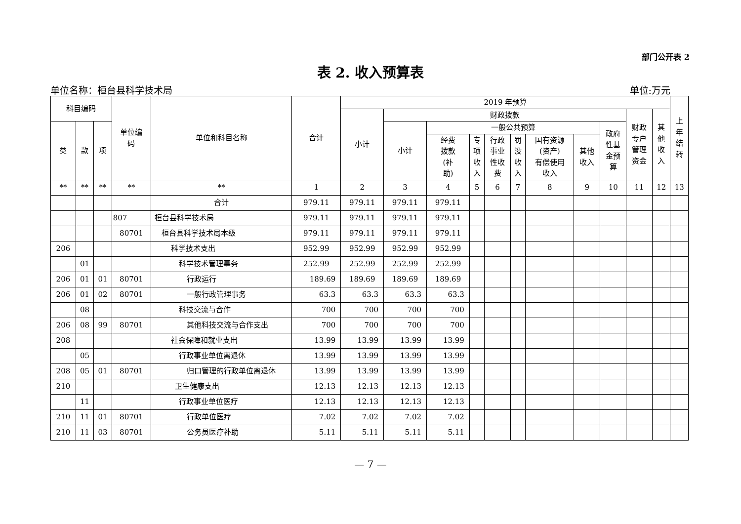部门公开表 2
表 2. 收入预算表
单位名称：桓台县科学技术局 单位:万元
| 科目编码 | | | 单位编 码 | 单位和科目名称 | 合计 | 2019 年预算 | | | | | | | | | | | 上 年 结 转 |
| --- | --- | --- | --- | --- | --- | --- | --- | --- | --- | --- | --- | --- | --- | --- | --- | --- | --- |
| | | | | | | 小计 | 财政拨款 | | | | | | | | 财政 专户 管理 资金 | 其 他 收 入 | |
| 类 | 款 | 项 | | | | | 小计 | 一般公共预算 | | | | | | 政府 性基 金预 算 | | | |
| | | | | | | | | 经费 拨款 (补 助) | 专 项 收 入 | 行政 事业 性收 费 | 罚 没 收 入 | 国有资源 (资产) 有偿使用 收入 | 其他 收入 | | | | |
| ** | ** | ** | ** | ** | 1 | 2 | 3 | 4 | 5 | 6 | 7 | 8 | 9 | 10 | 11 | 12 | 13 |
| | | | | 合计 | 979.11 | 979.11 | 979.11 | 979.11 | | | | | | | | | |
| | | | 807 | 桓台县科学技术局 | 979.11 | 979.11 | 979.11 | 979.11 | | | | | | | | | |
| | | | 80701 | 桓台县科学技术局本级 | 979.11 | 979.11 | 979.11 | 979.11 | | | | | | | | | |
| 206 | | | | 科学技术支出 | 952.99 | 952.99 | 952.99 | 952.99 | | | | | | | | | |
| | 01 | | | 科学技术管理事务 | 252.99 | 252.99 | 252.99 | 252.99 | | | | | | | | | |
| 206 | 01 | 01 | 80701 | 行政运行 | 189.69 | 189.69 | 189.69 | 189.69 | | | | | | | | | |
| 206 | 01 | 02 | 80701 | 一般行政管理事务 | 63.3 | 63.3 | 63.3 | 63.3 | | | | | | | | | |
| | 08 | | | 科技交流与合作 | 700 | 700 | 700 | 700 | | | | | | | | | |
| 206 | 08 | 99 | 80701 | 其他科技交流与合作支出 | 700 | 700 | 700 | 700 | | | | | | | | | |
| 208 | | | | 社会保障和就业支出 | 13.99 | 13.99 | 13.99 | 13.99 | | | | | | | | | |
| | 05 | | | 行政事业单位离退休 | 13.99 | 13.99 | 13.99 | 13.99 | | | | | | | | | |
| 208 | 05 | 01 | 80701 | 归口管理的行政单位离退休 | 13.99 | 13.99 | 13.99 | 13.99 | | | | | | | | | |
| 210 | | | | 卫生健康支出 | 12.13 | 12.13 | 12.13 | 12.13 | | | | | | | | | |
| | 11 | | | 行政事业单位医疗 | 12.13 | 12.13 | 12.13 | 12.13 | | | | | | | | | |
| 210 | 11 | 01 | 80701 | 行政单位医疗 | 7.02 | 7.02 | 7.02 | 7.02 | | | | | | | | | |
| 210 | 11 | 03 | 80701 | 公务员医疗补助 | 5.11 | 5.11 | 5.11 | 5.11 | | | | | | | | | |
— 7 —